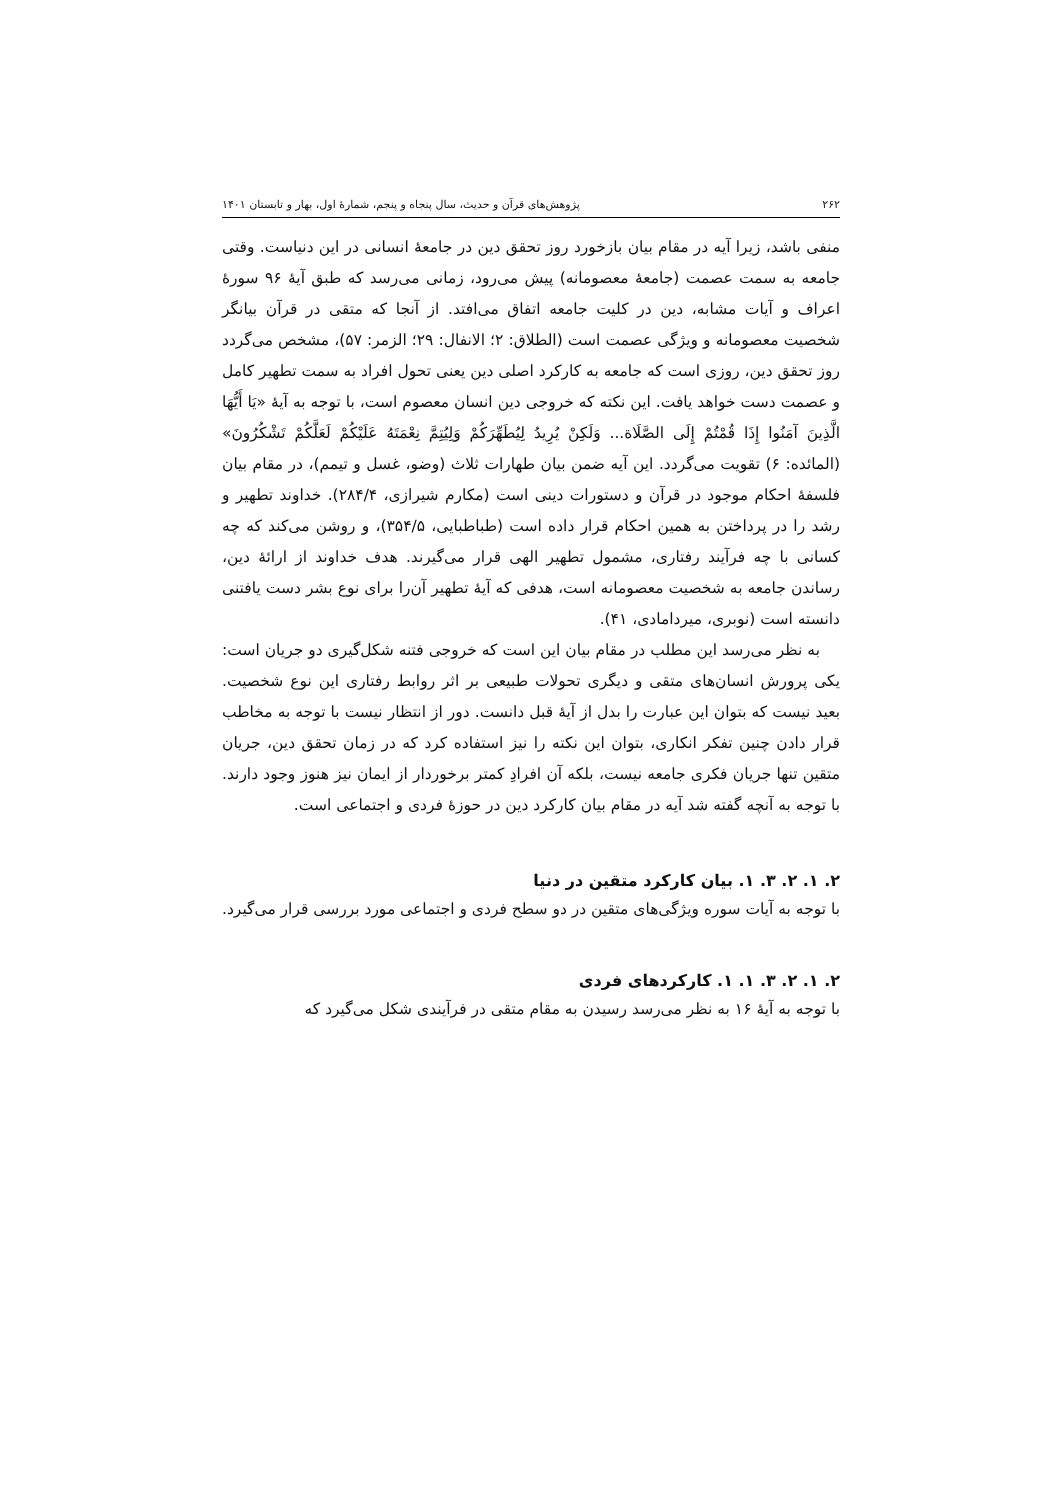۲۶۲ پژوهش‌های قرآن و حدیث، سال پنجاه و پنجم، شمارهٔ اول، بهار و تابستان ۱۴۰۱
منفی باشد، زیرا آیه در مقام بیان بازخورد روز تحقق دین در جامعهٔ انسانی در این دنیاست. وقتی جامعه به سمت عصمت (جامعهٔ معصومانه) پیش می‌رود، زمانی می‌رسد که طبق آیهٔ ۹۶ سورهٔ اعراف و آیات مشابه، دین در کلیت جامعه اتفاق می‌افتد. از آنجا که متقی در قرآن بیانگر شخصیت معصومانه و ویژگی عصمت است (الطلاق: ۲؛ الانفال: ۲۹؛ الزمر: ۵۷)، مشخص می‌گردد روز تحقق دین، روزی است که جامعه به کارکرد اصلی دین یعنی تحول افراد به سمت تطهیر کامل و عصمت دست خواهد یافت. این نکته که خروجی دین انسان معصوم است، با توجه به آیهٔ «يَا أَيُّهَا الَّذِينَ آمَنُوا إِذَا قُمْتُمْ إِلَى الصَّلَاة... وَلَكِنْ يُرِيدُ لِيُطَهِّرَكُمْ وَلِيُتِمَّ نِعْمَتَهُ عَلَيْكُمْ لَعَلَّكُمْ تَشْكُرُونَ» (المائده: ۶) تقویت می‌گردد. این آیه ضمن بیان طهارات ثلاث (وضو، غسل و تیمم)، در مقام بیان فلسفهٔ احکام موجود در قرآن و دستورات دینی است (مکارم شیرازی، ۲۸۴/۴). خداوند تطهیر و رشد را در پرداختن به همین احکام قرار داده است (طباطبایی، ۳۵۴/۵)، و روشن می‌کند که چه کسانی با چه فرآیند رفتاری، مشمول تطهیر الهی قرار می‌گیرند. هدف خداوند از ارائهٔ دین، رساندن جامعه به شخصیت معصومانه است، هدفی که آیهٔ تطهیر آن‌را برای نوع بشر دست یافتنی دانسته است (نوبری، میردامادی، ۴۱).
به نظر می‌رسد این مطلب در مقام بیان این است که خروجی فتنه شکل‌گیری دو جریان است: یکی پرورش انسان‌های متقی و دیگری تحولات طبیعی بر اثر روابط رفتاری این نوع شخصیت. بعید نیست که بتوان این عبارت را بدل از آیهٔ قبل دانست. دور از انتظار نیست با توجه به مخاطب قرار دادن چنین تفکر انکاری، بتوان این نکته را نیز استفاده کرد که در زمان تحقق دین، جریان متقین تنها جریان فکری جامعه نیست، بلکه آن افرادِ کمتر برخوردار از ایمان نیز هنوز وجود دارند. با توجه به آنچه گفته شد آیه در مقام بیان کارکرد دین در حوزهٔ فردی و اجتماعی است.
۲. ۱. ۲. ۳. ۱. بیان کارکرد متقین در دنیا
با توجه به آیات سوره ویژگی‌های متقین در دو سطح فردی و اجتماعی مورد بررسی قرار می‌گیرد.
۲. ۱. ۲. ۳. ۱. ۱. کارکردهای فردی
با توجه به آیهٔ ۱۶ به نظر می‌رسد رسیدن به مقام متقی در فرآیندی شکل می‌گیرد که